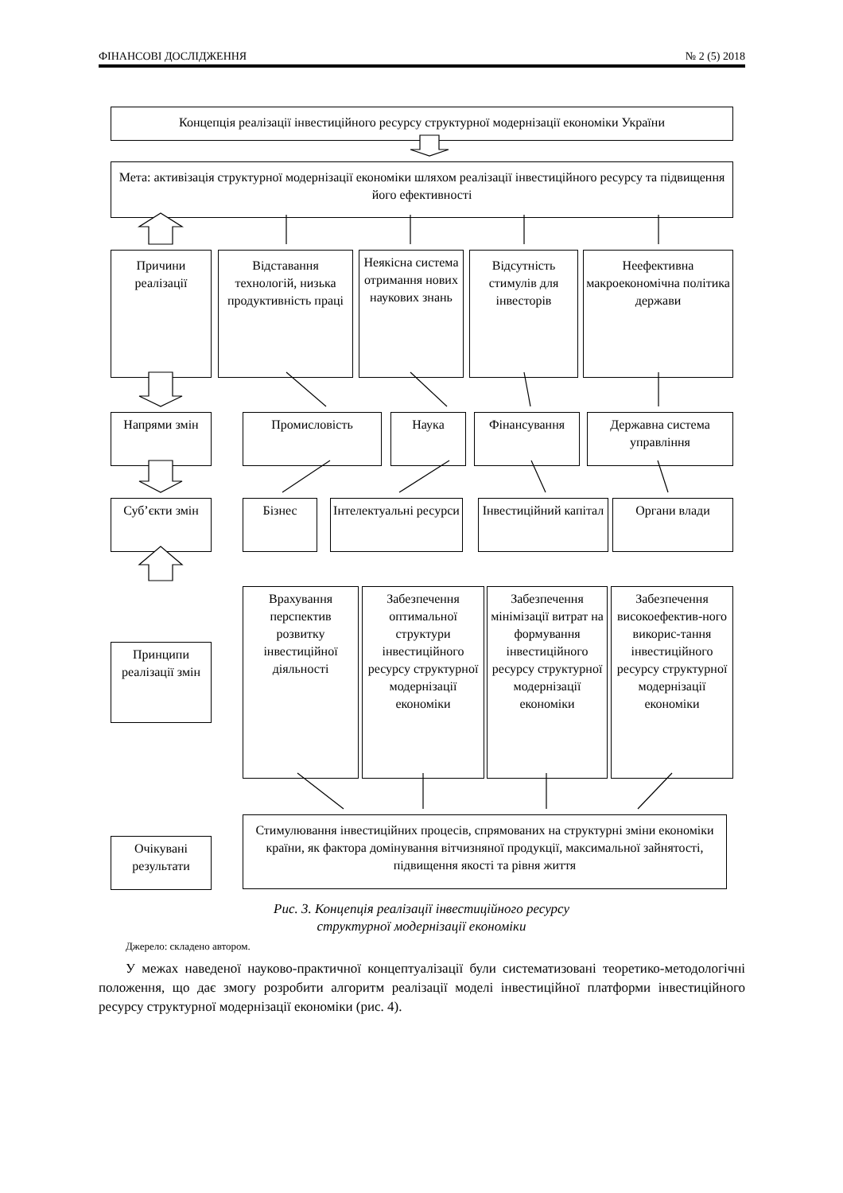ФІНАНСОВІ ДОСЛІДЖЕННЯ № 2 (5) 2018
Концепція реалізації інвестиційного ресурсу структурної модернізації економіки України
Мета: активізація структурної модернізації економіки шляхом реалізації інвестиційного ресурсу та підвищення його ефективності
Причини реалізації
Відставання технологій, низька продуктивність праці
Неякісна система отримання нових наукових знань
Відсутність стимулів для інвесторів
Неефективна макроекономічна політика держави
Напрями змін Промисловість Наука Фінансування Державна система управління
Суб’єкти змін Бізнес Інтелектуальні ресурси
Інвестиційний капітал
Органи влади
Принципи реалізації змін
Врахування перспектив розвитку інвестиційної діяльності
Забезпечення оптимальної структури інвестиційного ресурсу структурної модернізації економіки
Забезпечення мінімізації витрат на формування інвестиційного ресурсу структурної модернізації економіки
Забезпечення високоефектив-ного викорис-тання інвестиційного ресурсу структурної модернізації економіки
Очікувані результати
Стимулювання інвестиційних процесів, спрямованих на структурні зміни економіки країни, як фактора домінування вітчизняної продукції, максимальної зайнятості, підвищення якості та рівня життя
Рис. 3. Концепція реалізації інвестиційного ресурсу
структурної модернізації економіки
Джерело: складено автором.
У межах наведеної науково-практичної концептуалізації були систематизовані теоретико-методологічні положення, що дає змогу розробити алгоритм реалізації моделі інвестиційної платформи інвестиційного ресурсу структурної модернізації економіки (рис. 4).